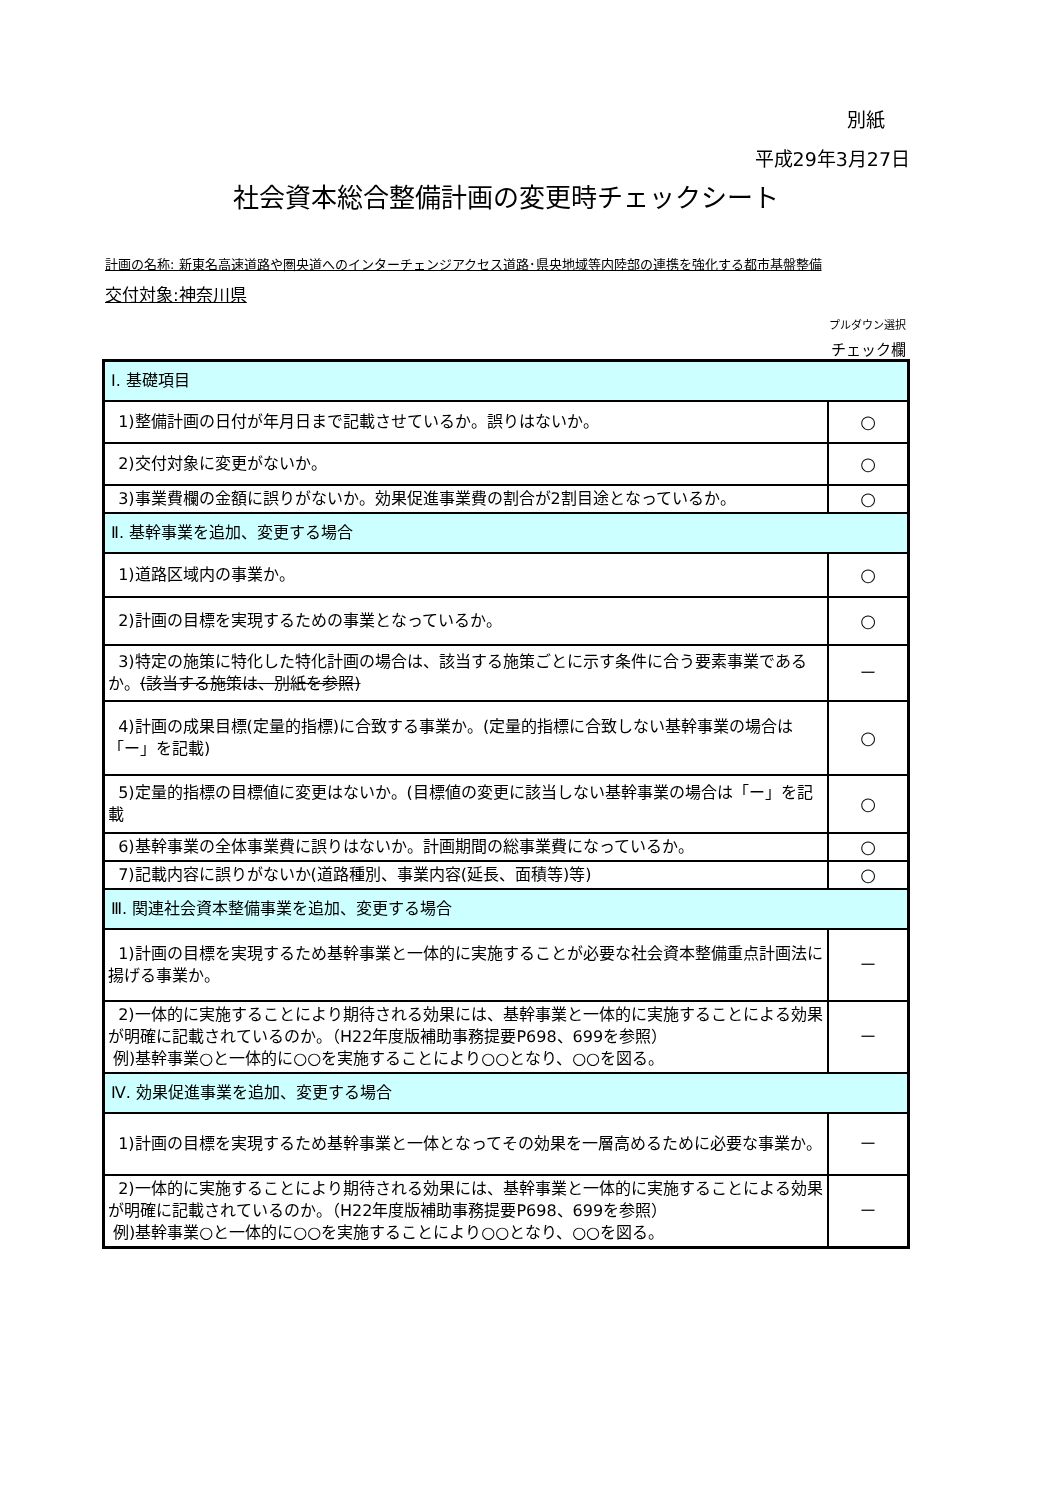別紙
平成29年3月27日
社会資本総合整備計画の変更時チェックシート
計画の名称: 新東名高速道路や圏央道へのインターチェンジアクセス道路･県央地域等内陸部の連携を強化する都市基盤整備
交付対象:神奈川県
プルダウン選択
チェック欄
| Ⅰ. 基礎項目 | |
| 1)整備計画の日付が年月日まで記載させているか。誤りはないか。 | ○ |
| 2)交付対象に変更がないか。 | ○ |
| 3)事業費欄の金額に誤りがないか。効果促進事業費の割合が2割目途となっているか。 | ○ |
| Ⅱ. 基幹事業を追加、変更する場合 | |
| 1)道路区域内の事業か。 | ○ |
| 2)計画の目標を実現するための事業となっているか。 | ○ |
| 3)特定の施策に特化した特化計画の場合は、該当する施策ごとに示す条件に合う要素事業であるか。 (該当する施策は、別紙を参照) | － |
| 4)計画の成果目標(定量的指標)に合致する事業か。(定量的指標に合致しない基幹事業の場合は「ー」を記載) | ○ |
| 5)定量的指標の目標値に変更はないか。(目標値の変更に該当しない基幹事業の場合は「ー」を記載 | ○ |
| 6)基幹事業の全体事業費に誤りはないか。計画期間の総事業費になっているか。 | ○ |
| 7)記載内容に誤りがないか(道路種別、事業内容(延長、面積等)等) | ○ |
| Ⅲ. 関連社会資本整備事業を追加、変更する場合 | |
| 1)計画の目標を実現するため基幹事業と一体的に実施することが必要な社会資本整備重点計画法に揚げる事業か。 | － |
| 2)一体的に実施することにより期待される効果には、基幹事業と一体的に実施することによる効果が明確に記載されているのか。（H22年度版補助事務提要P698、699を参照） 例)基幹事業○と一体的に○○を実施することにより○○となり、○○を図る。 | － |
| Ⅳ. 効果促進事業を追加、変更する場合 | |
| 1)計画の目標を実現するため基幹事業と一体となってその効果を一層高めるために必要な事業か。 | － |
| 2)一体的に実施することにより期待される効果には、基幹事業と一体的に実施することによる効果が明確に記載されているのか。（H22年度版補助事務提要P698、699を参照） 例)基幹事業○と一体的に○○を実施することにより○○となり、○○を図る。 | － |